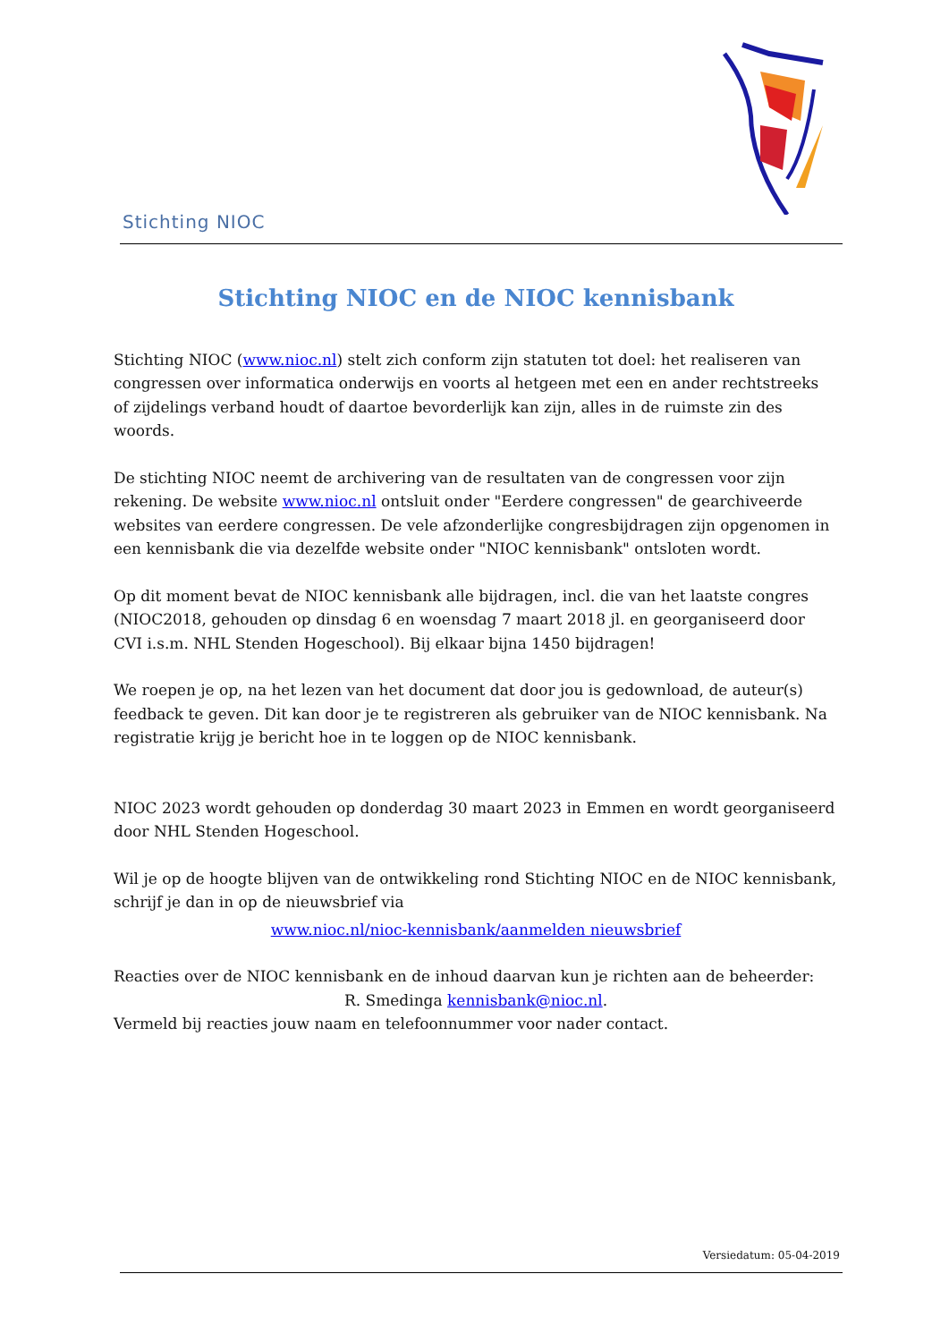Stichting NIOC
Stichting NIOC en de NIOC kennisbank
Stichting NIOC (www.nioc.nl) stelt zich conform zijn statuten tot doel: het realiseren van congressen over informatica onderwijs en voorts al hetgeen met een en ander rechtstreeks of zijdelings verband houdt of daartoe bevorderlijk kan zijn, alles in de ruimste zin des woords.
De stichting NIOC neemt de archivering van de resultaten van de congressen voor zijn rekening. De website www.nioc.nl ontsluit onder "Eerdere congressen" de gearchiveerde websites van eerdere congressen. De vele afzonderlijke congresbijdragen zijn opgenomen in een kennisbank die via dezelfde website onder "NIOC kennisbank" ontsloten wordt.
Op dit moment bevat de NIOC kennisbank alle bijdragen, incl. die van het laatste congres (NIOC2018, gehouden op dinsdag 6 en woensdag 7 maart 2018 jl. en georganiseerd door CVI i.s.m. NHL Stenden Hogeschool). Bij elkaar bijna 1450 bijdragen!
We roepen je op, na het lezen van het document dat door jou is gedownload, de auteur(s) feedback te geven. Dit kan door je te registreren als gebruiker van de NIOC kennisbank. Na registratie krijg je bericht hoe in te loggen op de NIOC kennisbank.
NIOC 2023 wordt gehouden op donderdag 30 maart 2023 in Emmen en wordt georganiseerd door NHL Stenden Hogeschool.
Wil je op de hoogte blijven van de ontwikkeling rond Stichting NIOC en de NIOC kennisbank, schrijf je dan in op de nieuwsbrief via
www.nioc.nl/nioc-kennisbank/aanmelden nieuwsbrief
Reacties over de NIOC kennisbank en de inhoud daarvan kun je richten aan de beheerder:
R. Smedinga kennisbank@nioc.nl.
Vermeld bij reacties jouw naam en telefoonnummer voor nader contact.
Versiedatum: 05-04-2019